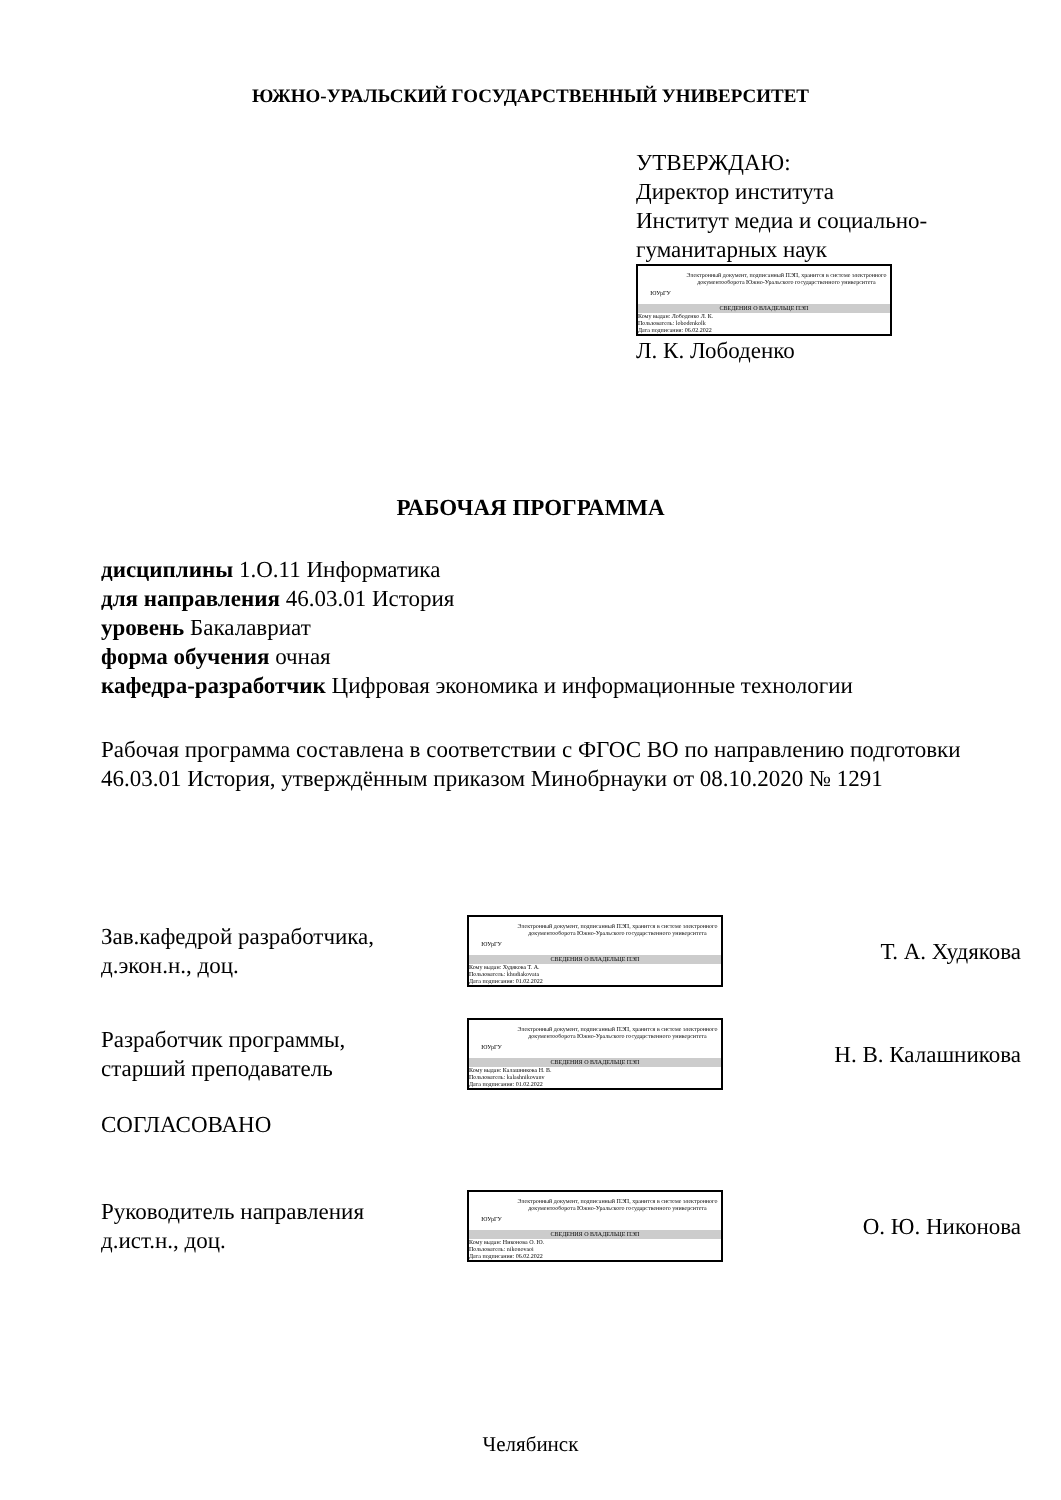ЮЖНО-УРАЛЬСКИЙ ГОСУДАРСТВЕННЫЙ УНИВЕРСИТЕТ
УТВЕРЖДАЮ:
Директор института
Институт медиа и социально-
гуманитарных наук
ЮУрГУ
Электронный документ, подписанный ПЭП, хранится в системе электронного документооборота Южно-Уральского государственного университета
СВЕДЕНИЯ О ВЛАДЕЛЬЦЕ ПЭП
Кому выдан: Лободенко Л. К.
Пользователь: lobodenkolk
Дата подписания: 06.02.2022
Л. К. Лободенко
РАБОЧАЯ ПРОГРАММА
дисциплины 1.О.11 Информатика
для направления 46.03.01 История
уровень Бакалавриат
форма обучения очная
кафедра-разработчик Цифровая экономика и информационные технологии
Рабочая программа составлена в соответствии с ФГОС ВО по направлению подготовки 46.03.01 История, утверждённым приказом Минобрнауки от 08.10.2020 № 1291
Зав.кафедрой разработчика,
д.экон.н., доц.
ЮУрГУ
Электронный документ, подписанный ПЭП, хранится в системе электронного документооборота Южно-Уральского государственного университета
СВЕДЕНИЯ О ВЛАДЕЛЬЦЕ ПЭП
Кому выдан: Худякова Т. А.
Пользователь: khudiakovata
Дата подписания: 01.02.2022
Т. А. Худякова
Разработчик программы,
старший преподаватель
ЮУрГУ
Электронный документ, подписанный ПЭП, хранится в системе электронного документооборота Южно-Уральского государственного университета
СВЕДЕНИЯ О ВЛАДЕЛЬЦЕ ПЭП
Кому выдан: Калашникова Н. В.
Пользователь: kalashnikovanv
Дата подписания: 01.02.2022
Н. В. Калашникова
СОГЛАСОВАНО
Руководитель направления
д.ист.н., доц.
ЮУрГУ
Электронный документ, подписанный ПЭП, хранится в системе электронного документооборота Южно-Уральского государственного университета
СВЕДЕНИЯ О ВЛАДЕЛЬЦЕ ПЭП
Кому выдан: Никонова О. Ю.
Пользователь: nikonovaoi
Дата подписания: 06.02.2022
О. Ю. Никонова
Челябинск